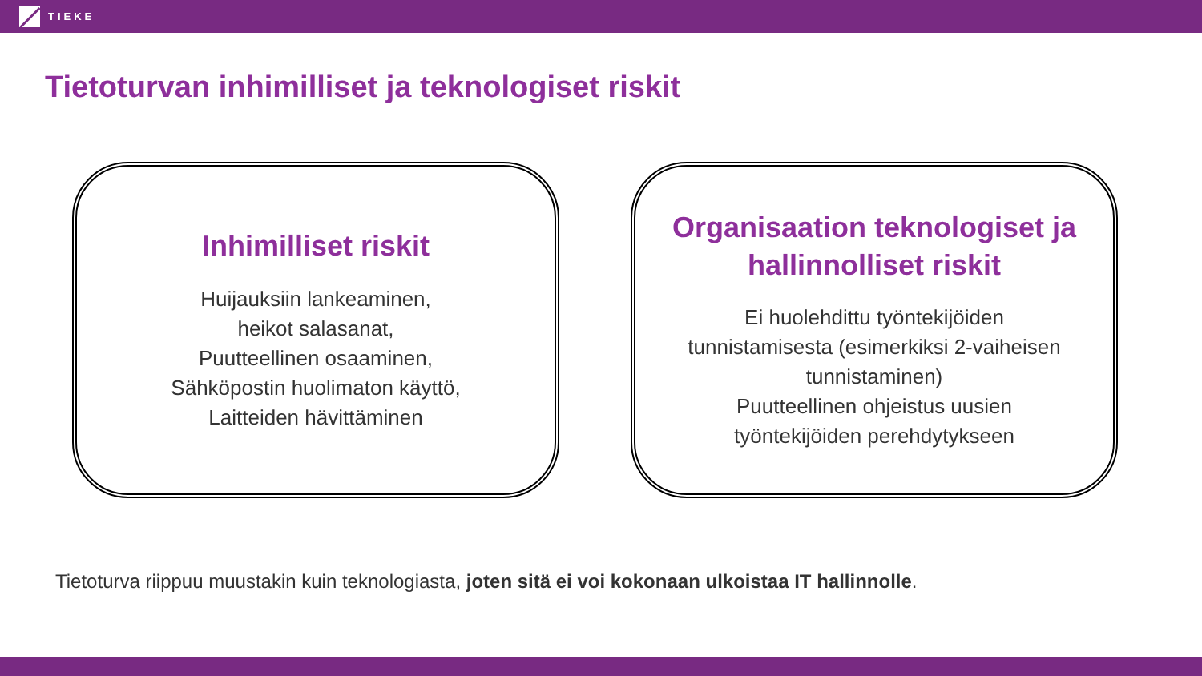TIEKE
Tietoturvan inhimilliset ja teknologiset riskit
Inhimilliset riskit
Huijauksiin lankeaminen,
heikot salasanat,
Puutteellinen osaaminen,
Sähköpostin huolimaton käyttö,
Laitteiden hävittäminen
Organisaation teknologiset ja
hallinnolliset riskit
Ei huolehdittu työntekijöiden
tunnistamisesta (esimerkiksi 2-vaiheisen
tunnistaminen)
Puutteellinen ohjeistus uusien
työntekijöiden perehdytykseen
Tietoturva riippuu muustakin kuin teknologiasta, joten sitä ei voi kokonaan ulkoistaa IT hallinnolle.